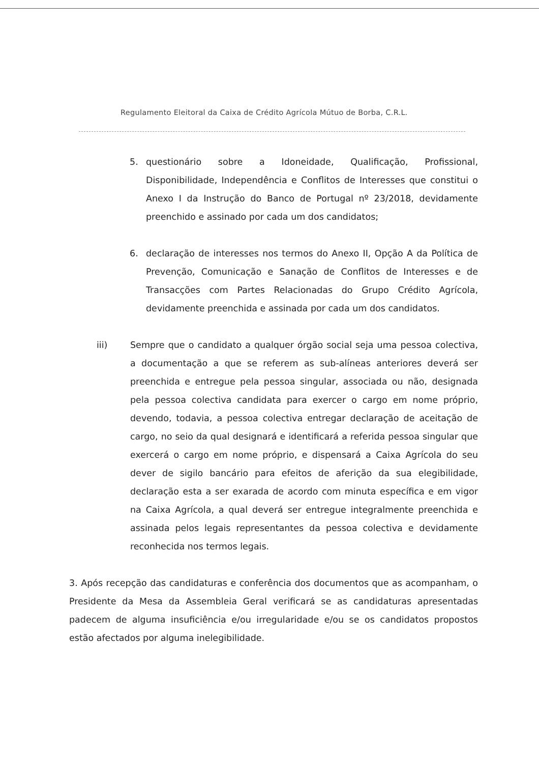Regulamento Eleitoral da Caixa de Crédito Agrícola Mútuo de Borba, C.R.L.
5. questionário sobre a Idoneidade, Qualificação, Profissional, Disponibilidade, Independência e Conflitos de Interesses que constitui o Anexo I da Instrução do Banco de Portugal nº 23/2018, devidamente preenchido e assinado por cada um dos candidatos;
6. declaração de interesses nos termos do Anexo II, Opção A da Política de Prevenção, Comunicação e Sanação de Conflitos de Interesses e de Transacções com Partes Relacionadas do Grupo Crédito Agrícola, devidamente preenchida e assinada por cada um dos candidatos.
iii) Sempre que o candidato a qualquer órgão social seja uma pessoa colectiva, a documentação a que se referem as sub-alíneas anteriores deverá ser preenchida e entregue pela pessoa singular, associada ou não, designada pela pessoa colectiva candidata para exercer o cargo em nome próprio, devendo, todavia, a pessoa colectiva entregar declaração de aceitação de cargo, no seio da qual designará e identificará a referida pessoa singular que exercerá o cargo em nome próprio, e dispensará a Caixa Agrícola do seu dever de sigilo bancário para efeitos de aferição da sua elegibilidade, declaração esta a ser exarada de acordo com minuta específica e em vigor na Caixa Agrícola, a qual deverá ser entregue integralmente preenchida e assinada pelos legais representantes da pessoa colectiva e devidamente reconhecida nos termos legais.
3. Após recepção das candidaturas e conferência dos documentos que as acompanham, o Presidente da Mesa da Assembleia Geral verificará se as candidaturas apresentadas padecem de alguma insuficiência e/ou irregularidade e/ou se os candidatos propostos estão afectados por alguma inelegibilidade.